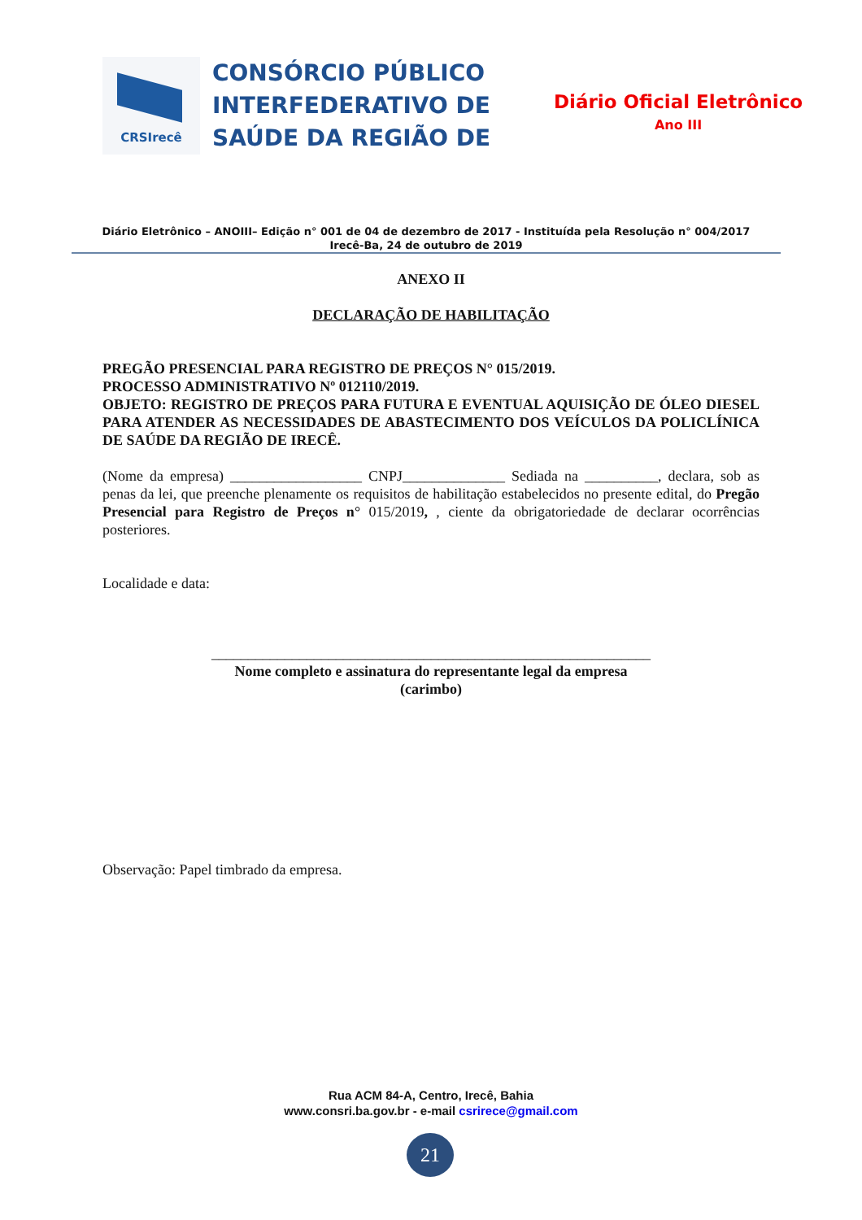CRSIrecê
CONSÓRCIO PÚBLICO INTERFEDERATIVO DE SAÚDE DA REGIÃO DE
Diário Oficial Eletrônico
Ano III
Diário Eletrônico – ANOIII– Edição n° 001 de 04 de dezembro de 2017 - Instituída pela Resolução n° 004/2017
Irecê-Ba, 24 de outubro de 2019
ANEXO II
DECLARAÇÃO DE HABILITAÇÃO
PREGÃO PRESENCIAL PARA REGISTRO DE PREÇOS N° 015/2019.
PROCESSO ADMINISTRATIVO Nº 012110/2019.
OBJETO: REGISTRO DE PREÇOS PARA FUTURA E EVENTUAL AQUISIÇÃO DE ÓLEO DIESEL PARA ATENDER AS NECESSIDADES DE ABASTECIMENTO DOS VEÍCULOS DA POLICLÍNICA DE SAÚDE DA REGIÃO DE IRECÊ.
(Nome da empresa) __________________ CNPJ______________ Sediada na __________, declara, sob as penas da lei, que preenche plenamente os requisitos de habilitação estabelecidos no presente edital, do Pregão Presencial para Registro de Preços n° 015/2019, , ciente da obrigatoriedade de declarar ocorrências posteriores.
Localidade e data:
____________________________________________________________
Nome completo e assinatura do representante legal da empresa
(carimbo)
Observação: Papel timbrado da empresa.
Rua ACM 84-A, Centro, Irecê, Bahia
www.consri.ba.gov.br - e-mail csrirece@gmail.com
21